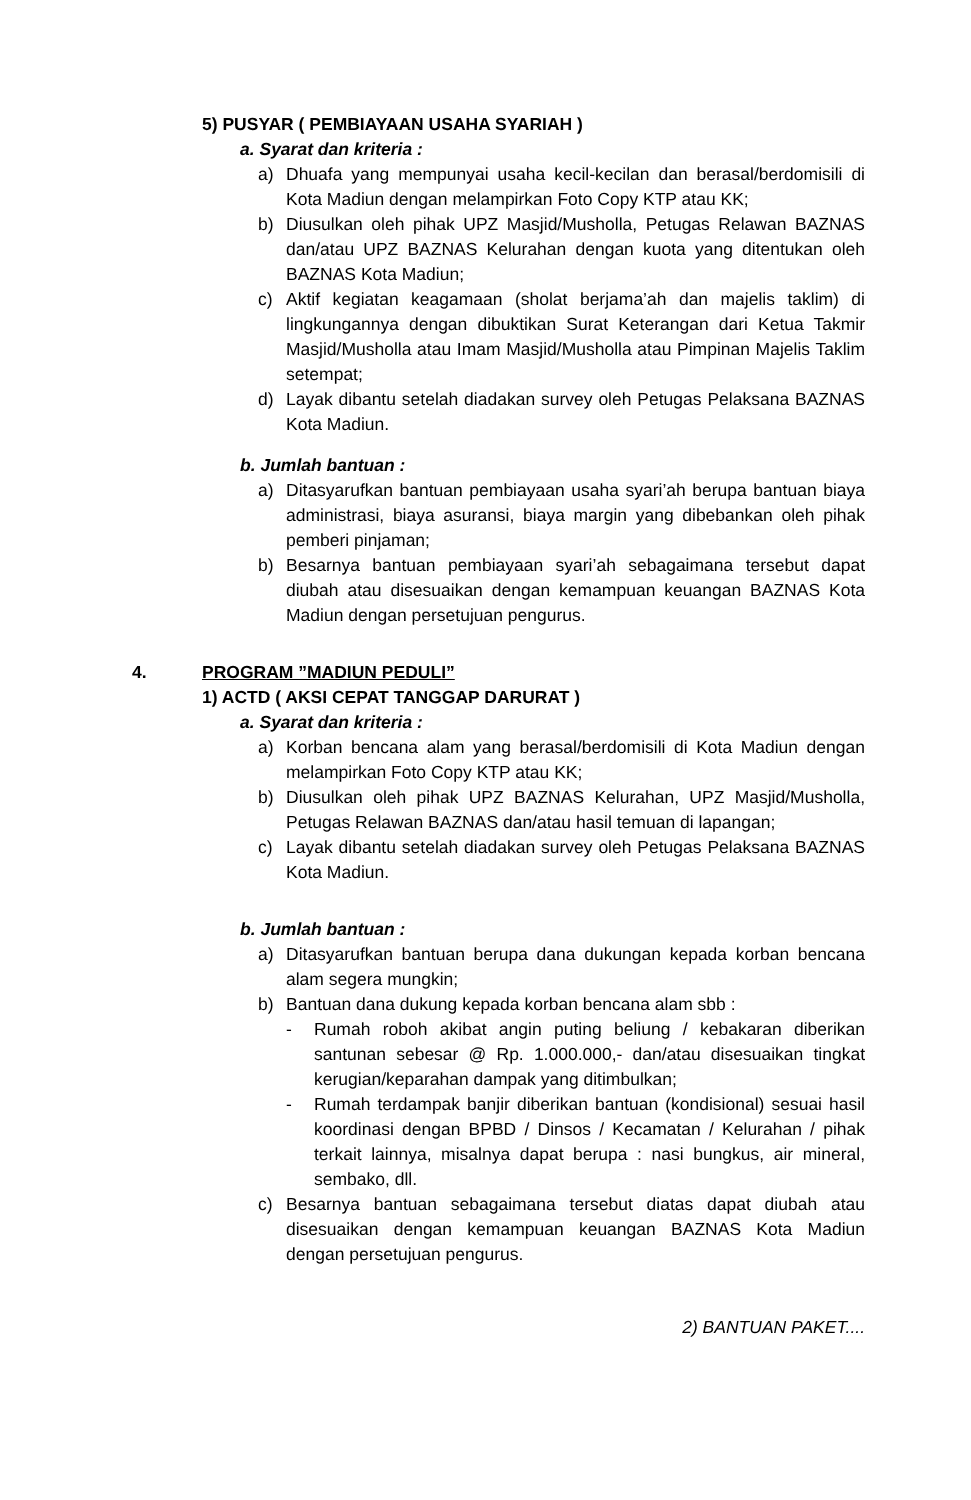5) PUSYAR ( PEMBIAYAAN USAHA SYARIAH )
a. Syarat dan kriteria :
a) Dhuafa yang mempunyai usaha kecil-kecilan dan berasal/berdomisili di Kota Madiun dengan melampirkan Foto Copy KTP atau KK;
b) Diusulkan oleh pihak UPZ Masjid/Musholla, Petugas Relawan BAZNAS dan/atau UPZ BAZNAS Kelurahan dengan kuota yang ditentukan oleh BAZNAS Kota Madiun;
c) Aktif kegiatan keagamaan (sholat berjama’ah dan majelis taklim) di lingkungannya dengan dibuktikan Surat Keterangan dari Ketua Takmir Masjid/Musholla atau Imam Masjid/Musholla atau Pimpinan Majelis Taklim setempat;
d) Layak dibantu setelah diadakan survey oleh Petugas Pelaksana BAZNAS Kota Madiun.
b. Jumlah bantuan :
a) Ditasyarufkan bantuan pembiayaan usaha syari’ah berupa bantuan biaya administrasi, biaya asuransi, biaya margin yang dibebankan oleh pihak pemberi pinjaman;
b) Besarnya bantuan pembiayaan syari’ah sebagaimana tersebut dapat diubah atau disesuaikan dengan kemampuan keuangan BAZNAS Kota Madiun dengan persetujuan pengurus.
4. PROGRAM ”MADIUN PEDULI”
1) ACTD ( AKSI CEPAT TANGGAP DARURAT )
a. Syarat dan kriteria :
a) Korban bencana alam yang berasal/berdomisili di Kota Madiun dengan melampirkan Foto Copy KTP atau KK;
b) Diusulkan oleh pihak UPZ BAZNAS Kelurahan, UPZ Masjid/Musholla, Petugas Relawan BAZNAS dan/atau hasil temuan di lapangan;
c) Layak dibantu setelah diadakan survey oleh Petugas Pelaksana BAZNAS Kota Madiun.
b. Jumlah bantuan :
a) Ditasyarufkan bantuan berupa dana dukungan kepada korban bencana alam segera mungkin;
b) Bantuan dana dukung kepada korban bencana alam sbb :
- Rumah roboh akibat angin puting beliung / kebakaran diberikan santunan sebesar @ Rp. 1.000.000,- dan/atau disesuaikan tingkat kerugian/keparahan dampak yang ditimbulkan;
- Rumah terdampak banjir diberikan bantuan (kondisional) sesuai hasil koordinasi dengan BPBD / Dinsos / Kecamatan / Kelurahan / pihak terkait lainnya, misalnya dapat berupa : nasi bungkus, air mineral, sembako, dll.
c) Besarnya bantuan sebagaimana tersebut diatas dapat diubah atau disesuaikan dengan kemampuan keuangan BAZNAS Kota Madiun dengan persetujuan pengurus.
2) BANTUAN PAKET....